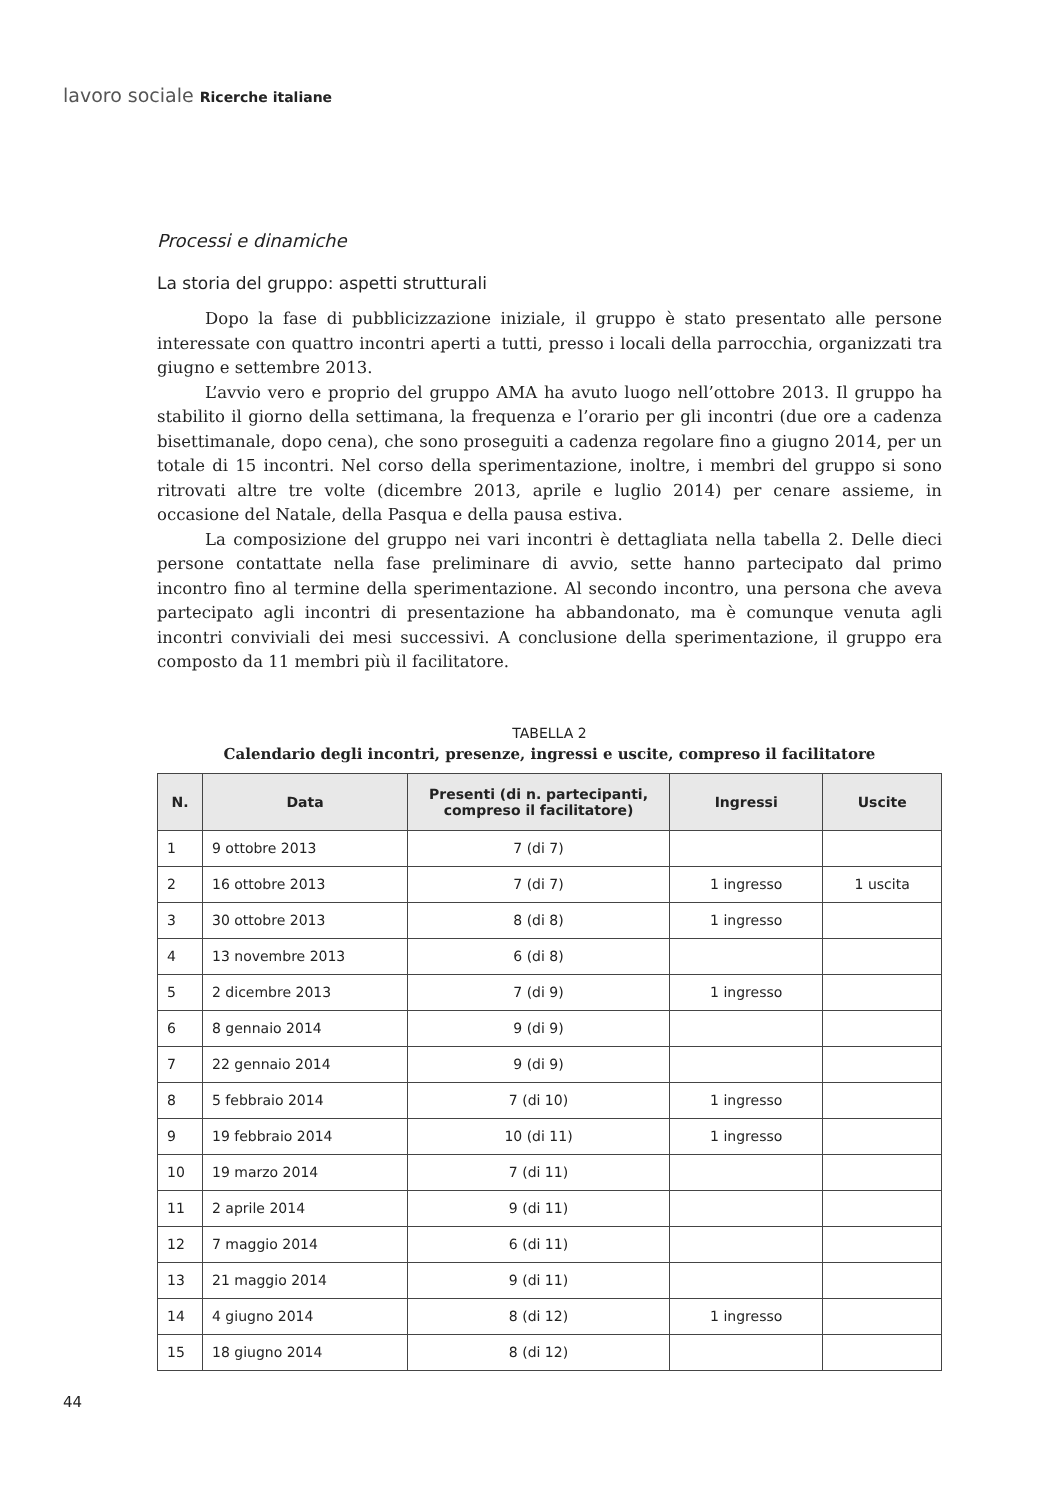lavoro sociale Ricerche italiane
Processi e dinamiche
La storia del gruppo: aspetti strutturali
Dopo la fase di pubblicizzazione iniziale, il gruppo è stato presentato alle persone interessate con quattro incontri aperti a tutti, presso i locali della parrocchia, organizzati tra giugno e settembre 2013.
L’avvio vero e proprio del gruppo AMA ha avuto luogo nell’ottobre 2013. Il gruppo ha stabilito il giorno della settimana, la frequenza e l’orario per gli incontri (due ore a cadenza bisettimanale, dopo cena), che sono proseguiti a cadenza regolare fino a giugno 2014, per un totale di 15 incontri. Nel corso della sperimentazione, inoltre, i membri del gruppo si sono ritrovati altre tre volte (dicembre 2013, aprile e luglio 2014) per cenare assieme, in occasione del Natale, della Pasqua e della pausa estiva.
La composizione del gruppo nei vari incontri è dettagliata nella tabella 2. Delle dieci persone contattate nella fase preliminare di avvio, sette hanno partecipato dal primo incontro fino al termine della sperimentazione. Al secondo incontro, una persona che aveva partecipato agli incontri di presentazione ha abbandonato, ma è comunque venuta agli incontri conviviali dei mesi successivi. A conclusione della sperimentazione, il gruppo era composto da 11 membri più il facilitatore.
TABELLA 2
Calendario degli incontri, presenze, ingressi e uscite, compreso il facilitatore
| N. | Data | Presenti (di n. partecipanti, compreso il facilitatore) | Ingressi | Uscite |
| --- | --- | --- | --- | --- |
| 1 | 9 ottobre 2013 | 7 (di 7) | | |
| 2 | 16 ottobre 2013 | 7 (di 7) | 1 ingresso | 1 uscita |
| 3 | 30 ottobre 2013 | 8 (di 8) | 1 ingresso | |
| 4 | 13 novembre 2013 | 6 (di 8) | | |
| 5 | 2 dicembre 2013 | 7 (di 9) | 1 ingresso | |
| 6 | 8 gennaio 2014 | 9 (di 9) | | |
| 7 | 22 gennaio 2014 | 9 (di 9) | | |
| 8 | 5 febbraio 2014 | 7 (di 10) | 1 ingresso | |
| 9 | 19 febbraio 2014 | 10 (di 11) | 1 ingresso | |
| 10 | 19 marzo 2014 | 7 (di 11) | | |
| 11 | 2 aprile 2014 | 9 (di 11) | | |
| 12 | 7 maggio 2014 | 6 (di 11) | | |
| 13 | 21 maggio 2014 | 9 (di 11) | | |
| 14 | 4 giugno 2014 | 8 (di 12) | 1 ingresso | |
| 15 | 18 giugno 2014 | 8 (di 12) | | |
44